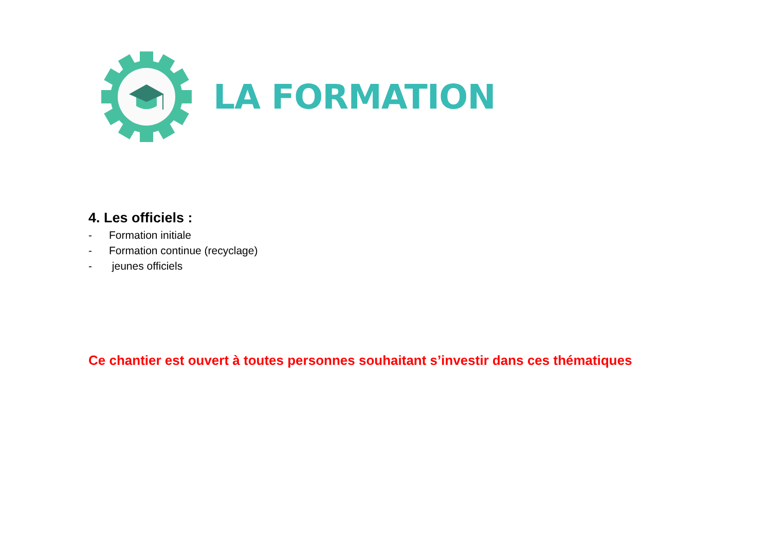LA FORMATION
4. Les officiels :
- Formation initiale
- Formation continue (recyclage)
- jeunes officiels
Ce chantier est ouvert à toutes personnes souhaitant s’investir dans ces thématiques